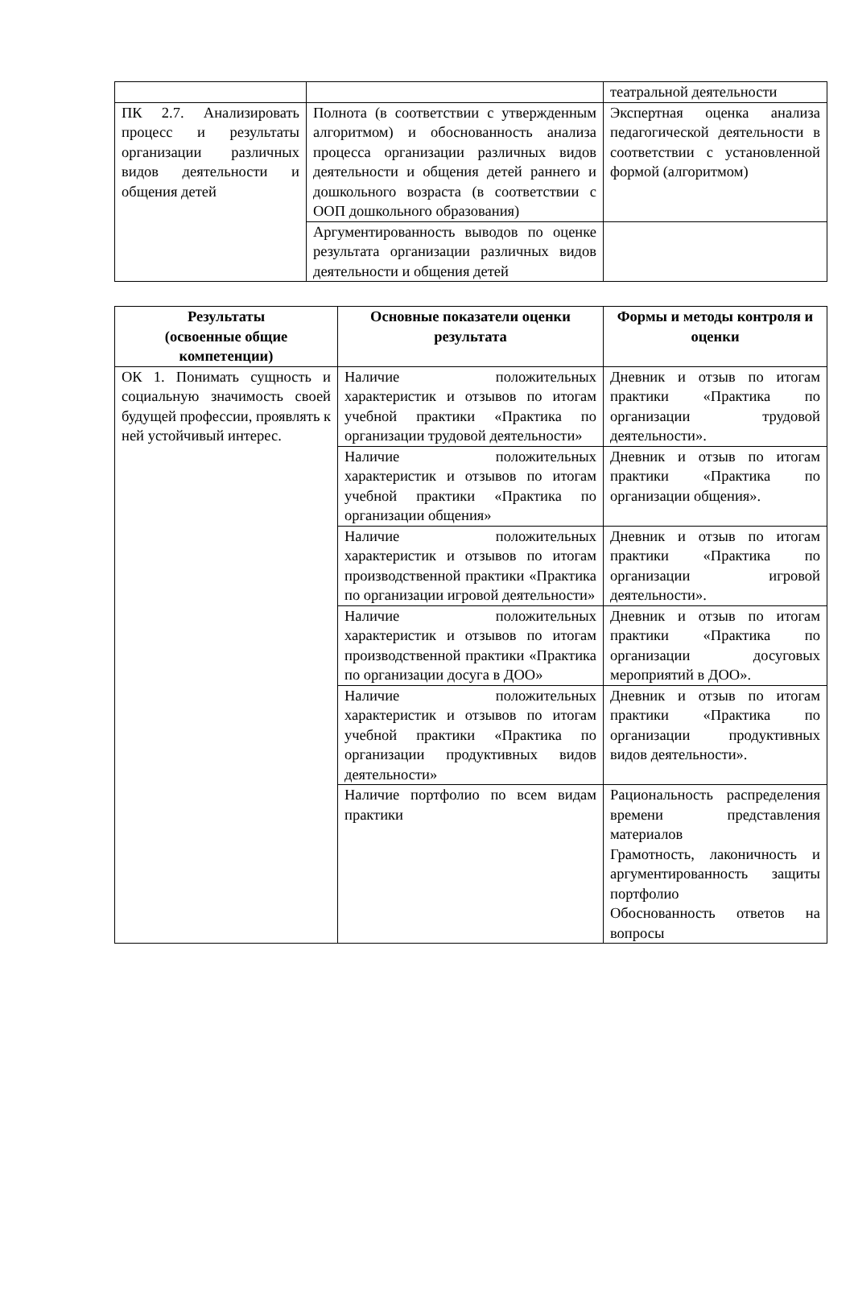| | | театральной деятельности |
| ПК 2.7. Анализировать процесс и результаты организации различных видов деятельности и общения детей | Полнота (в соответствии с утвержденным алгоритмом) и обоснованность анализа процесса организации различных видов деятельности и общения детей раннего и дошкольного возраста (в соответствии с ООП дошкольного образования) | Экспертная оценка анализа педагогической деятельности в соответствии с установленной формой (алгоритмом) |
| | Аргументированность выводов по оценке результата организации различных видов деятельности и общения детей | |
| Результаты (освоенные общие компетенции) | Основные показатели оценки результата | Формы и методы контроля и оценки |
| --- | --- | --- |
| ОК 1. Понимать сущность и социальную значимость своей будущей профессии, проявлять к ней устойчивый интерес. | Наличие положительных характеристик и отзывов по итогам учебной практики «Практика по организации трудовой деятельности» | Дневник и отзыв по итогам практики «Практика по организации трудовой деятельности». |
| | Наличие положительных характеристик и отзывов по итогам учебной практики «Практика по организации общения» | Дневник и отзыв по итогам практики «Практика по организации общения». |
| | Наличие положительных характеристик и отзывов по итогам производственной практики «Практика по организации игровой деятельности» | Дневник и отзыв по итогам практики «Практика по организации игровой деятельности». |
| | Наличие положительных характеристик и отзывов по итогам производственной практики «Практика по организации досуга в ДОО» | Дневник и отзыв по итогам практики «Практика по организации досуговых мероприятий в ДОО». |
| | Наличие положительных характеристик и отзывов по итогам учебной практики «Практика по организации продуктивных видов деятельности» | Дневник и отзыв по итогам практики «Практика по организации продуктивных видов деятельности». |
| | Наличие портфолио по всем видам практики | Рациональность распределения времени представления материалов Грамотность, лаконичность и аргументированность защиты портфолио Обоснованность ответов на вопросы |